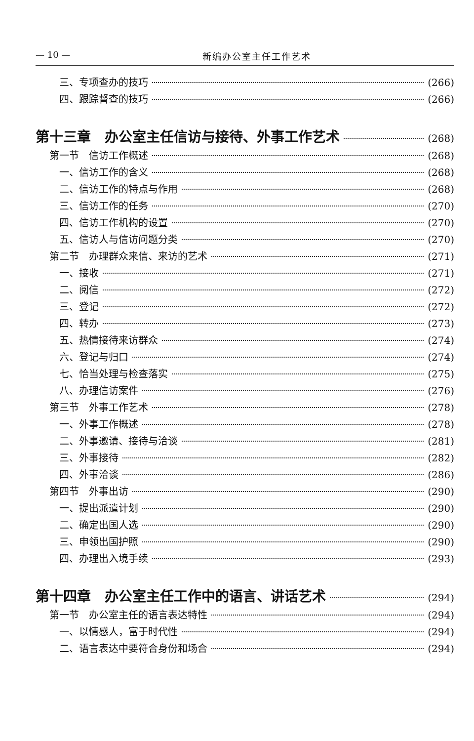— 10 — 新编办公室主任工作艺术
三、专项查办的技巧 (266)
四、跟踪督查的技巧 (266)
第十三章　办公室主任信访与接待、外事工作艺术 (268)
第一节　信访工作概述 (268)
一、信访工作的含义 (268)
二、信访工作的特点与作用 (268)
三、信访工作的任务 (270)
四、信访工作机构的设置 (270)
五、信访人与信访问题分类 (270)
第二节　办理群众来信、来访的艺术 (271)
一、接收 (271)
二、阅信 (272)
三、登记 (272)
四、转办 (273)
五、热情接待来访群众 (274)
六、登记与归口 (274)
七、恰当处理与检查落实 (275)
八、办理信访案件 (276)
第三节　外事工作艺术 (278)
一、外事工作概述 (278)
二、外事邀请、接待与洽谈 (281)
三、外事接待 (282)
四、外事洽谈 (286)
第四节　外事出访 (290)
一、提出派遣计划 (290)
二、确定出国人选 (290)
三、申领出国护照 (290)
四、办理出入境手续 (293)
第十四章　办公室主任工作中的语言、讲话艺术 (294)
第一节　办公室主任的语言表达特性 (294)
一、以情感人，富于时代性 (294)
二、语言表达中要符合身份和场合 (294)